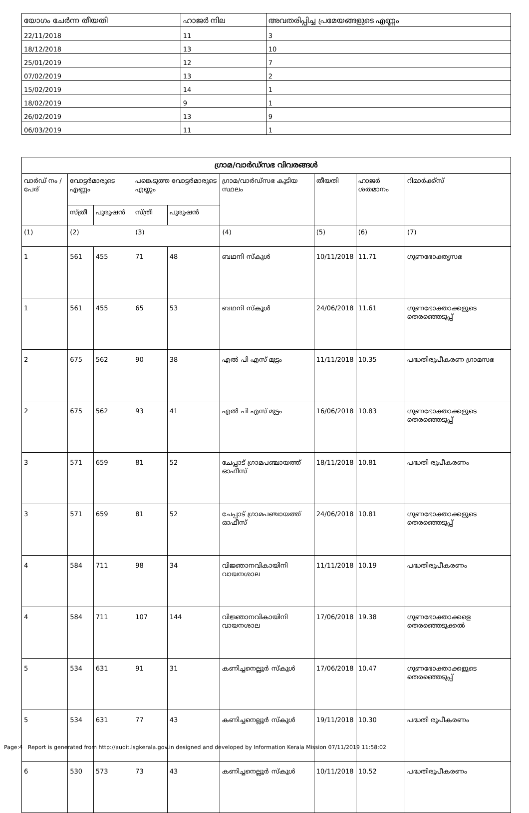| യോഗം ചേർന്ന തീയതി | ഹാജർ നില | അവതരിപ്പിച്ച പ്രമേയങ്ങളുടെ എണ്ണം |
| --- | --- | --- |
| 22/11/2018 | 11 | 3 |
| 18/12/2018 | 13 | 10 |
| 25/01/2019 | 12 | 7 |
| 07/02/2019 | 13 | 2 |
| 15/02/2019 | 14 | 1 |
| 18/02/2019 | 9 | 1 |
| 26/02/2019 | 13 | 9 |
| 06/03/2019 | 11 | 1 |
| ഗ്രാമ/വാർഡ്സഭ വിവരങ്ങൾ | | | | | | | | |
| --- | --- | --- | --- | --- | --- | --- | --- | --- |
| വാർഡ് നം / പേര് | വോട്ടർമാരുടെ എണ്ണം | | പങ്കെടുത്ത വോട്ടർമാരുടെ എണ്ണം | | ഗ്രാമ/വാർഡ്സഭ കൂടിയ സ്ഥലം | തീയതി | ഹാജർ ശതമാനം | റിമാർക്ക്സ് |
| | സ്ത്രീ | പുരുഷൻ | സ്ത്രീ | പുരുഷൻ | | | | |
| (1) | (2) | | (3) | | (4) | (5) | (6) | (7) |
| 1 | 561 | 455 | 71 | 48 | ബഥനി സ്കൂൾ | 10/11/2018 | 11.71 | ഗുണഭോക്തൃസഭ |
| 1 | 561 | 455 | 65 | 53 | ബഥനി സ്കൂൾ | 24/06/2018 | 11.61 | ഗുണഭോക്താക്കളുടെ തെരഞ്ഞെടുപ്പ് |
| 2 | 675 | 562 | 90 | 38 | എൽ പി എസ് മുട്ടം | 11/11/2018 | 10.35 | പദ്ധതിരൂപീകരണ ഗ്രാമസഭ |
| 2 | 675 | 562 | 93 | 41 | എൽ പി എസ് മുട്ടം | 16/06/2018 | 10.83 | ഗുണഭോക്താക്കളുടെ തെരഞ്ഞെടുപ്പ് |
| 3 | 571 | 659 | 81 | 52 | ചേപ്പാട് ഗ്രാമപഞ്ചായത്ത് ഓഫീസ് | 18/11/2018 | 10.81 | പദ്ധതി രൂപീകരണം |
| 3 | 571 | 659 | 81 | 52 | ചേപ്പാട് ഗ്രാമപഞ്ചായത്ത് ഓഫീസ് | 24/06/2018 | 10.81 | ഗുണഭോക്താക്കളുടെ തെരഞ്ഞെടുപ്പ് |
| 4 | 584 | 711 | 98 | 34 | വിജ്ഞാനവികായിനി വായനശാല | 11/11/2018 | 10.19 | പദ്ധതിരൂപീകരണം |
| 4 | 584 | 711 | 107 | 144 | വിജ്ഞാനവികായിനി വായനശാല | 17/06/2018 | 19.38 | ഗുണഭോക്താക്കളെ തെരഞ്ഞെടുക്കൽ |
| 5 | 534 | 631 | 91 | 31 | കണിച്ചനെല്ലൂർ സ്കൂൾ | 17/06/2018 | 10.47 | ഗുണഭോക്താക്കളുടെ തെരഞ്ഞെടുപ്പ് |
| 5 | 534 | 631 | 77 | 43 | കണിച്ചനെല്ലൂർ സ്കൂൾ | 19/11/2018 | 10.30 | പദ്ധതി രൂപീകരണം |
| 6 | 530 | 573 | 73 | 43 | കണിച്ചനെല്ലൂർ സ്കൂൾ | 10/11/2018 | 10.52 | പദ്ധതിരൂപീകരണം |
Page:4 Report is generated from http://audit.lsgkerala.gov.in designed and developed by Information Kerala Mission 07/11/2019 11:58:02